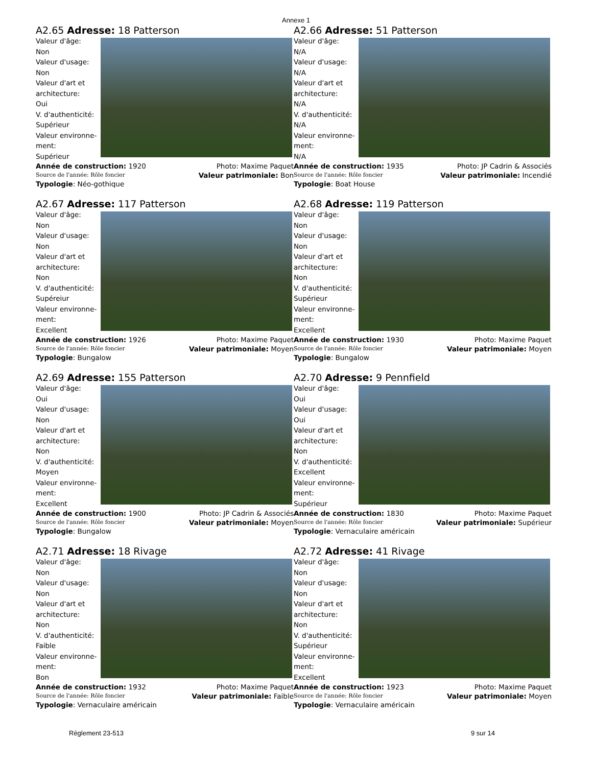Annexe 1
A2.65 Adresse: 18 Patterson
Valeur d'âge:
Non
Valeur d'usage:
Non
Valeur d'art et
architecture:
Oui
V. d'authenticité:
Supérieur
Valeur environne-
ment:
Supérieur
Année de construction: 1920 Photo: Maxime Paquet
Source de l'année: Rôle foncier Valeur patrimoniale: Bon
Typologie: Néo-gothique
A2.66 Adresse: 51 Patterson
Valeur d'âge:
N/A
Valeur d'usage:
N/A
Valeur d'art et
architecture:
N/A
V. d'authenticité:
N/A
Valeur environne-
ment:
N/A
Année de construction: 1935 Photo: JP Cadrin & Associés
Source de l'année: Rôle foncier Valeur patrimoniale: Incendié
Typologie: Boat House
A2.67 Adresse: 117 Patterson
Valeur d'âge:
Non
Valeur d'usage:
Non
Valeur d'art et
architecture:
Non
V. d'authenticité:
Supéreiur
Valeur environne-
ment:
Excellent
Année de construction: 1926 Photo: Maxime Paquet
Source de l'année: Rôle foncier Valeur patrimoniale: Moyen
Typologie: Bungalow
A2.68 Adresse: 119 Patterson
Valeur d'âge:
Non
Valeur d'usage:
Non
Valeur d'art et
architecture:
Non
V. d'authenticité:
Supérieur
Valeur environne-
ment:
Excellent
Année de construction: 1930 Photo: Maxime Paquet
Source de l'année: Rôle foncier Valeur patrimoniale: Moyen
Typologie: Bungalow
A2.69 Adresse: 155 Patterson
Valeur d'âge:
Oui
Valeur d'usage:
Non
Valeur d'art et
architecture:
Non
V. d'authenticité:
Moyen
Valeur environne-
ment:
Excellent
Année de construction: 1900 Photo: JP Cadrin & Associés
Source de l'année: Rôle foncier Valeur patrimoniale: Moyen
Typologie: Bungalow
A2.70 Adresse: 9 Pennfield
Valeur d'âge:
Oui
Valeur d'usage:
Oui
Valeur d'art et
architecture:
Non
V. d'authenticité:
Excellent
Valeur environne-
ment:
Supérieur
Année de construction: 1830 Photo: Maxime Paquet
Source de l'année: Rôle foncier Valeur patrimoniale: Supérieur
Typologie: Vernaculaire américain
A2.71 Adresse: 18 Rivage
Valeur d'âge:
Non
Valeur d'usage:
Non
Valeur d'art et
architecture:
Non
V. d'authenticité:
Faible
Valeur environne-
ment:
Bon
Année de construction: 1932 Photo: Maxime Paquet
Source de l'année: Rôle foncier Valeur patrimoniale: Faible
Typologie: Vernaculaire américain
A2.72 Adresse: 41 Rivage
Valeur d'âge:
Non
Valeur d'usage:
Non
Valeur d'art et
architecture:
Non
V. d'authenticité:
Supérieur
Valeur environne-
ment:
Excellent
Année de construction: 1923 Photo: Maxime Paquet
Source de l'année: Rôle foncier Valeur patrimoniale: Moyen
Typologie: Vernaculaire américain
Règlement 23-513 9 sur 14